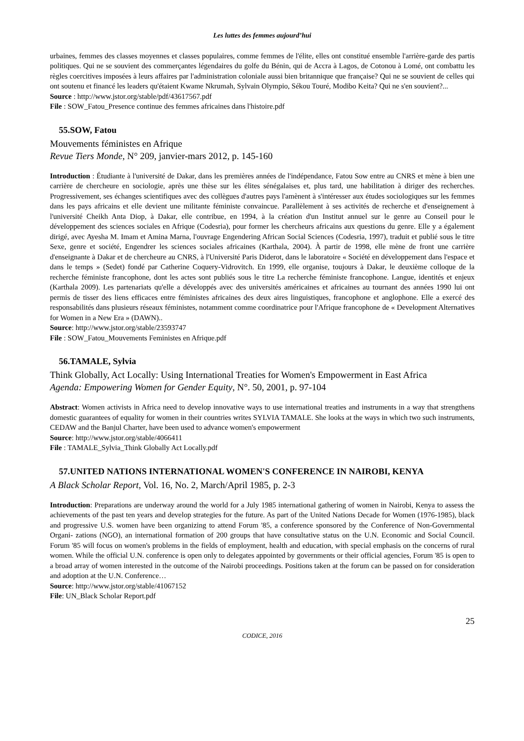Les luttes des femmes aujourd’hui
urbaines, femmes des classes moyennes et classes populaires, comme femmes de l'élite, elles ont constitué ensemble l'arrière-garde des partis politiques. Qui ne se souvient des commerçantes légendaires du golfe du Bénin, qui de Accra à Lagos, de Cotonou à Lomé, ont combattu les règles coercitives imposées à leurs affaires par l'administration coloniale aussi bien britannique que française? Qui ne se souvient de celles qui ont soutenu et financé les leaders qu'étaient Kwame Nkrumah, Sylvain Olympio, Sékou Touré, Modibo Keita? Qui ne s'en souvient?...
Source : http://www.jstor.org/stable/pdf/43617567.pdf
File : SOW_Fatou_Presence continue des femmes africaines dans l'histoire.pdf
55.SOW, Fatou
Mouvements féministes en Afrique
Revue Tiers Monde, N° 209, janvier-mars 2012, p. 145-160
Introduction : Étudiante à l'université de Dakar, dans les premières années de l'indépendance, Fatou Sow entre au CNRS et mène à bien une carrière de chercheure en sociologie, après une thèse sur les élites sénégalaises et, plus tard, une habilitation à diriger des recherches. Progressivement, ses échanges scientifiques avec des collègues d'autres pays l'amènent à s'intéresser aux études sociologiques sur les femmes dans les pays africains et elle devient une militante féministe convaincue. Parallèlement à ses activités de recherche et d'enseignement à l'université Cheikh Anta Diop, à Dakar, elle contribue, en 1994, à la création d'un Institut annuel sur le genre au Conseil pour le développement des sciences sociales en Afrique (Codesria), pour former les chercheurs africains aux questions du genre. Elle y a également dirigé, avec Ayesha M. Imam et Amina Marna, l'ouvrage Engendering African Social Sciences (Codesria, 1997), traduit et publié sous le titre Sexe, genre et société, Engendrer les sciences sociales africaines (Karthala, 2004). À partir de 1998, elle mène de front une carrière d'enseignante à Dakar et de chercheure au CNRS, à l'Université Paris Diderot, dans le laboratoire « Société en développement dans l'espace et dans le temps » (Sedet) fondé par Catherine Coquery-Vidrovitch. En 1999, elle organise, toujours à Dakar, le deuxième colloque de la recherche féministe francophone, dont les actes sont publiés sous le titre La recherche féministe francophone. Langue, identités et enjeux (Karthala 2009). Les partenariats qu'elle a développés avec des universités américaines et africaines au tournant des années 1990 lui ont permis de tisser des liens efficaces entre féministes africaines des deux aires linguistiques, francophone et anglophone. Elle a exercé des responsabilités dans plusieurs réseaux féministes, notamment comme coordinatrice pour l'Afrique francophone de « Development Alternatives for Women in a New Era » (DAWN)..
Source: http://www.jstor.org/stable/23593747
File : SOW_Fatou_Mouvements Feministes en Afrique.pdf
56.TAMALE, Sylvia
Think Globally, Act Locally: Using International Treaties for Women's Empowerment in East Africa
Agenda: Empowering Women for Gender Equity, N°. 50, 2001, p. 97-104
Abstract: Women activists in Africa need to develop innovative ways to use international treaties and instruments in a way that strengthens domestic guarantees of equality for women in their countries writes SYLVIA TAMALE. She looks at the ways in which two such instruments, CEDAW and the Banjul Charter, have been used to advance women's empowerment
Source: http://www.jstor.org/stable/4066411
File : TAMALE_Sylvia_Think Globally Act Locally.pdf
57.UNITED NATIONS INTERNATIONAL WOMEN'S CONFERENCE IN NAIROBI, KENYA
A Black Scholar Report, Vol. 16, No. 2, March/April 1985, p. 2-3
Introduction: Preparations are underway around the world for a July 1985 international gathering of women in Nairobi, Kenya to assess the achievements of the past ten years and develop strategies for the future. As part of the United Nations Decade for Women (1976-1985), black and progressive U.S. women have been organizing to attend Forum '85, a conference sponsored by the Conference of Non-Governmental Organi- zations (NGO), an international formation of 200 groups that have consultative status on the U.N. Economic and Social Council. Forum '85 will focus on women's problems in the fields of employment, health and education, with special emphasis on the concerns of rural women. While the official U.N. conference is open only to delegates appointed by governments or their official agencies, Forum '85 is open to a broad array of women interested in the outcome of the Nairobi proceedings. Positions taken at the forum can be passed on for consideration and adoption at the U.N. Conference…
Source: http://www.jstor.org/stable/41067152
File: UN_Black Scholar Report.pdf
25
CODICE, 2016